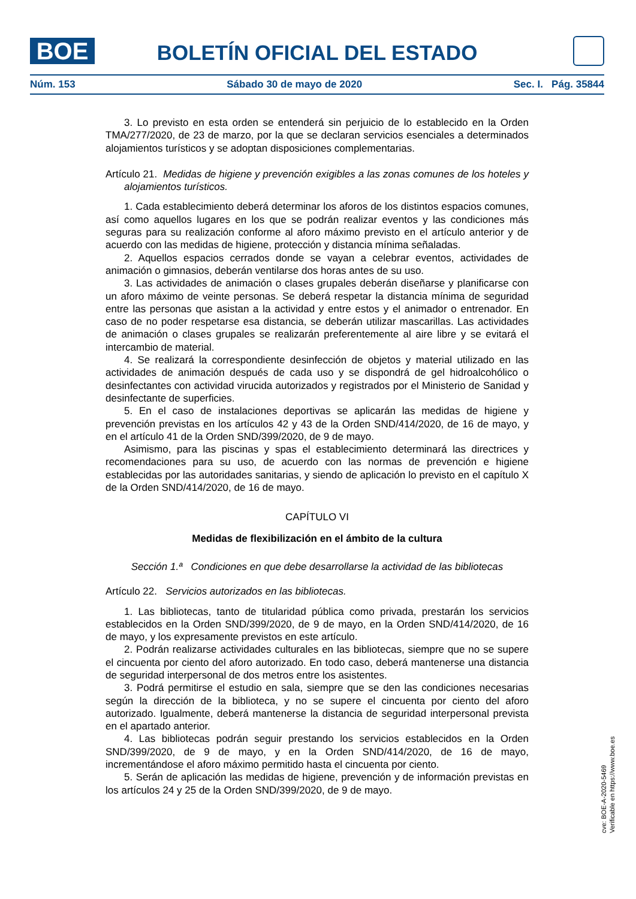BOE BOLETÍN OFICIAL DEL ESTADO
Núm. 153 Sábado 30 de mayo de 2020 Sec. I. Pág. 35844
3. Lo previsto en esta orden se entenderá sin perjuicio de lo establecido en la Orden TMA/277/2020, de 23 de marzo, por la que se declaran servicios esenciales a determinados alojamientos turísticos y se adoptan disposiciones complementarias.
Artículo 21. Medidas de higiene y prevención exigibles a las zonas comunes de los hoteles y alojamientos turísticos.
1. Cada establecimiento deberá determinar los aforos de los distintos espacios comunes, así como aquellos lugares en los que se podrán realizar eventos y las condiciones más seguras para su realización conforme al aforo máximo previsto en el artículo anterior y de acuerdo con las medidas de higiene, protección y distancia mínima señaladas.
2. Aquellos espacios cerrados donde se vayan a celebrar eventos, actividades de animación o gimnasios, deberán ventilarse dos horas antes de su uso.
3. Las actividades de animación o clases grupales deberán diseñarse y planificarse con un aforo máximo de veinte personas. Se deberá respetar la distancia mínima de seguridad entre las personas que asistan a la actividad y entre estos y el animador o entrenador. En caso de no poder respetarse esa distancia, se deberán utilizar mascarillas. Las actividades de animación o clases grupales se realizarán preferentemente al aire libre y se evitará el intercambio de material.
4. Se realizará la correspondiente desinfección de objetos y material utilizado en las actividades de animación después de cada uso y se dispondrá de gel hidroalcohólico o desinfectantes con actividad virucida autorizados y registrados por el Ministerio de Sanidad y desinfectante de superficies.
5. En el caso de instalaciones deportivas se aplicarán las medidas de higiene y prevención previstas en los artículos 42 y 43 de la Orden SND/414/2020, de 16 de mayo, y en el artículo 41 de la Orden SND/399/2020, de 9 de mayo.
Asimismo, para las piscinas y spas el establecimiento determinará las directrices y recomendaciones para su uso, de acuerdo con las normas de prevención e higiene establecidas por las autoridades sanitarias, y siendo de aplicación lo previsto en el capítulo X de la Orden SND/414/2020, de 16 de mayo.
CAPÍTULO VI
Medidas de flexibilización en el ámbito de la cultura
Sección 1.ª Condiciones en que debe desarrollarse la actividad de las bibliotecas
Artículo 22. Servicios autorizados en las bibliotecas.
1. Las bibliotecas, tanto de titularidad pública como privada, prestarán los servicios establecidos en la Orden SND/399/2020, de 9 de mayo, en la Orden SND/414/2020, de 16 de mayo, y los expresamente previstos en este artículo.
2. Podrán realizarse actividades culturales en las bibliotecas, siempre que no se supere el cincuenta por ciento del aforo autorizado. En todo caso, deberá mantenerse una distancia de seguridad interpersonal de dos metros entre los asistentes.
3. Podrá permitirse el estudio en sala, siempre que se den las condiciones necesarias según la dirección de la biblioteca, y no se supere el cincuenta por ciento del aforo autorizado. Igualmente, deberá mantenerse la distancia de seguridad interpersonal prevista en el apartado anterior.
4. Las bibliotecas podrán seguir prestando los servicios establecidos en la Orden SND/399/2020, de 9 de mayo, y en la Orden SND/414/2020, de 16 de mayo, incrementándose el aforo máximo permitido hasta el cincuenta por ciento.
5. Serán de aplicación las medidas de higiene, prevención y de información previstas en los artículos 24 y 25 de la Orden SND/399/2020, de 9 de mayo.
cve: BOE-A-2020-5469
Verificable en https://www.boe.es